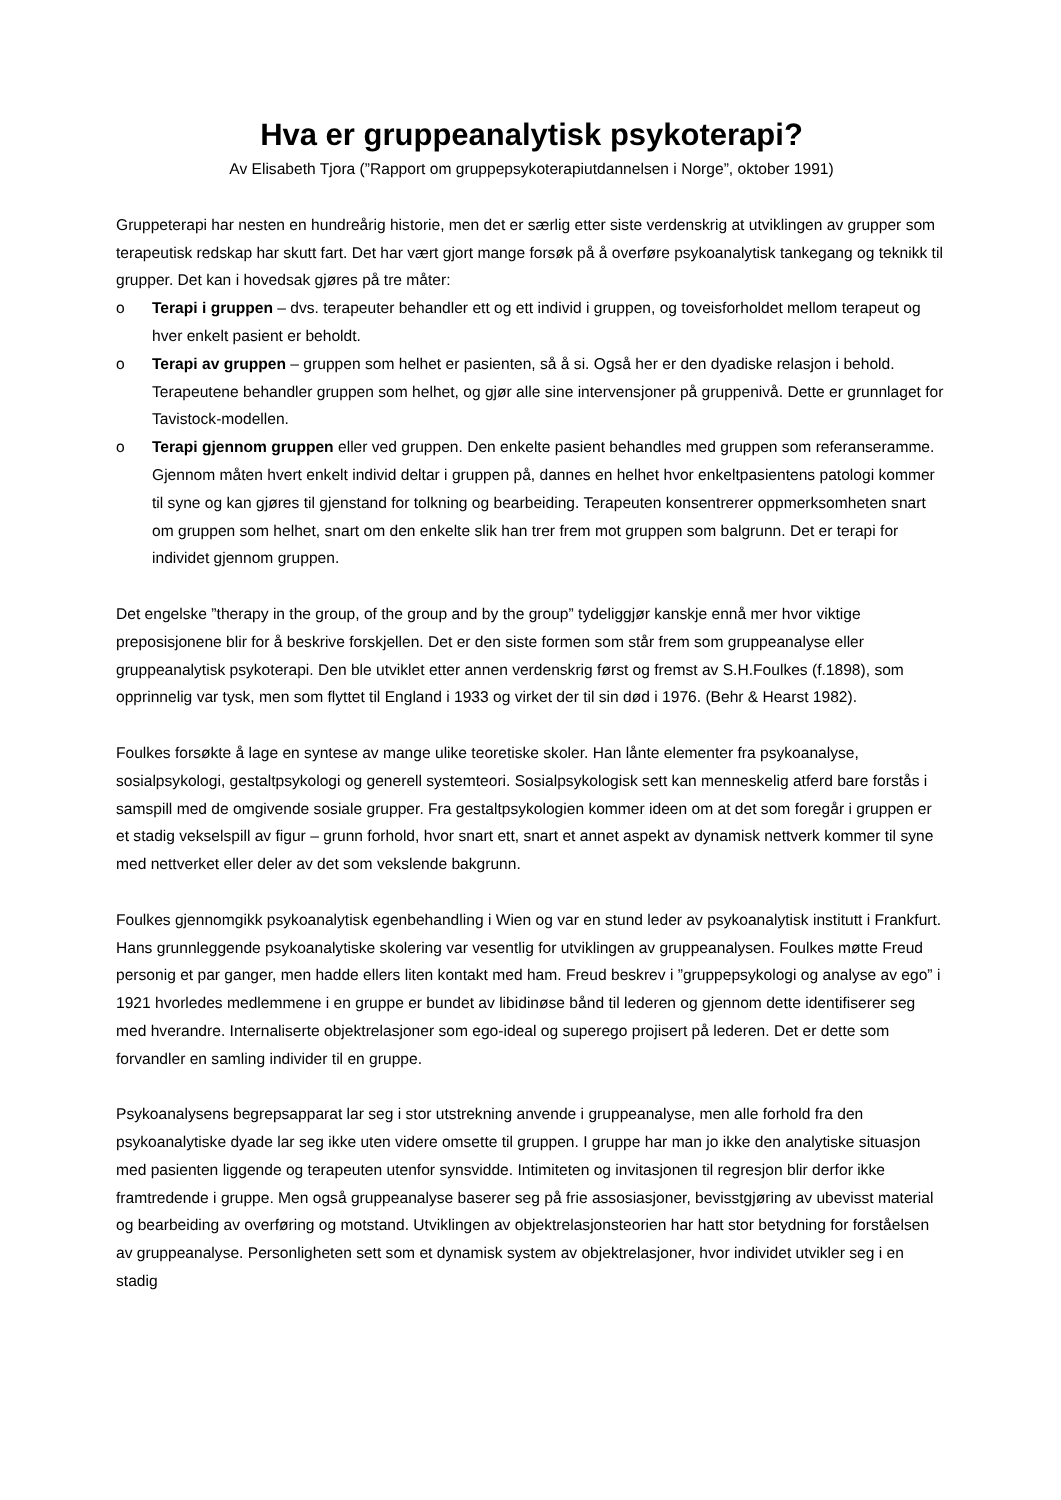Hva er gruppeanalytisk psykoterapi?
Av Elisabeth Tjora (”Rapport om gruppepsykoterapiutdannelsen i Norge”, oktober 1991)
Gruppeterapi har nesten en hundreårig historie, men det er særlig etter siste verdenskrig at utviklingen av grupper som terapeutisk redskap har skutt fart. Det har vært gjort mange forsøk på å overføre psykoanalytisk tankegang og teknikk til grupper. Det kan i hovedsak gjøres på tre måter:
o Terapi i gruppen – dvs. terapeuter behandler ett og ett individ i gruppen, og toveisforholdet mellom terapeut og hver enkelt pasient er beholdt.
o Terapi av gruppen – gruppen som helhet er pasienten, så å si. Også her er den dyadiske relasjon i behold. Terapeutene behandler gruppen som helhet, og gjør alle sine intervensjoner på gruppenivå. Dette er grunnlaget for Tavistock-modellen.
o Terapi gjennom gruppen eller ved gruppen. Den enkelte pasient behandles med gruppen som referanseramme. Gjennom måten hvert enkelt individ deltar i gruppen på, dannes en helhet hvor enkeltpasientens patologi kommer til syne og kan gjøres til gjenstand for tolkning og bearbeiding. Terapeuten konsentrerer oppmerksomheten snart om gruppen som helhet, snart om den enkelte slik han trer frem mot gruppen som balgrunn. Det er terapi for individet gjennom gruppen.
Det engelske ”therapy in the group, of the group and by the group” tydeliggjør kanskje ennå mer hvor viktige preposisjonene blir for å beskrive forskjellen. Det er den siste formen som står frem som gruppeanalyse eller gruppeanalytisk psykoterapi. Den ble utviklet etter annen verdenskrig først og fremst av S.H.Foulkes (f.1898), som opprinnelig var tysk, men som flyttet til England i 1933 og virket der til sin død i 1976. (Behr & Hearst 1982).
Foulkes forsøkte å lage en syntese av mange ulike teoretiske skoler. Han lånte elementer fra psykoanalyse, sosialpsykologi, gestaltpsykologi og generell systemteori. Sosialpsykologisk sett kan menneskelig atferd bare forstås i samspill med de omgivende sosiale grupper. Fra gestaltpsykologien kommer ideen om at det som foregår i gruppen er et stadig vekselspill av figur – grunn forhold, hvor snart ett, snart et annet aspekt av dynamisk nettverk kommer til syne med nettverket eller deler av det som vekslende bakgrunn.
Foulkes gjennomgikk psykoanalytisk egenbehandling i Wien og var en stund leder av psykoanalytisk institutt i Frankfurt. Hans grunnleggende psykoanalytiske skolering var vesentlig for utviklingen av gruppeanalysen. Foulkes møtte Freud personig et par ganger, men hadde ellers liten kontakt med ham. Freud beskrev i ”gruppepsykologi og analyse av ego” i 1921 hvorledes medlemmene i en gruppe er bundet av libidinøse bånd til lederen og gjennom dette identifiserer seg med hverandre. Internaliserte objektrelasjoner som ego-ideal og superego projisert på lederen. Det er dette som forvandler en samling individer til en gruppe.
Psykoanalysens begrepsapparat lar seg i stor utstrekning anvende i gruppeanalyse, men alle forhold fra den psykoanalytiske dyade lar seg ikke uten videre omsette til gruppen. I gruppe har man jo ikke den analytiske situasjon med pasienten liggende og terapeuten utenfor synsvidde. Intimiteten og invitasjonen til regresjon blir derfor ikke framtredende i gruppe. Men også gruppeanalyse baserer seg på frie assosiasjoner, bevisstgjøring av ubevisst material og bearbeiding av overføring og motstand. Utviklingen av objektrelasjonsteorien har hatt stor betydning for forståelsen av gruppeanalyse. Personligheten sett som et dynamisk system av objektrelasjoner, hvor individet utvikler seg i en stadig